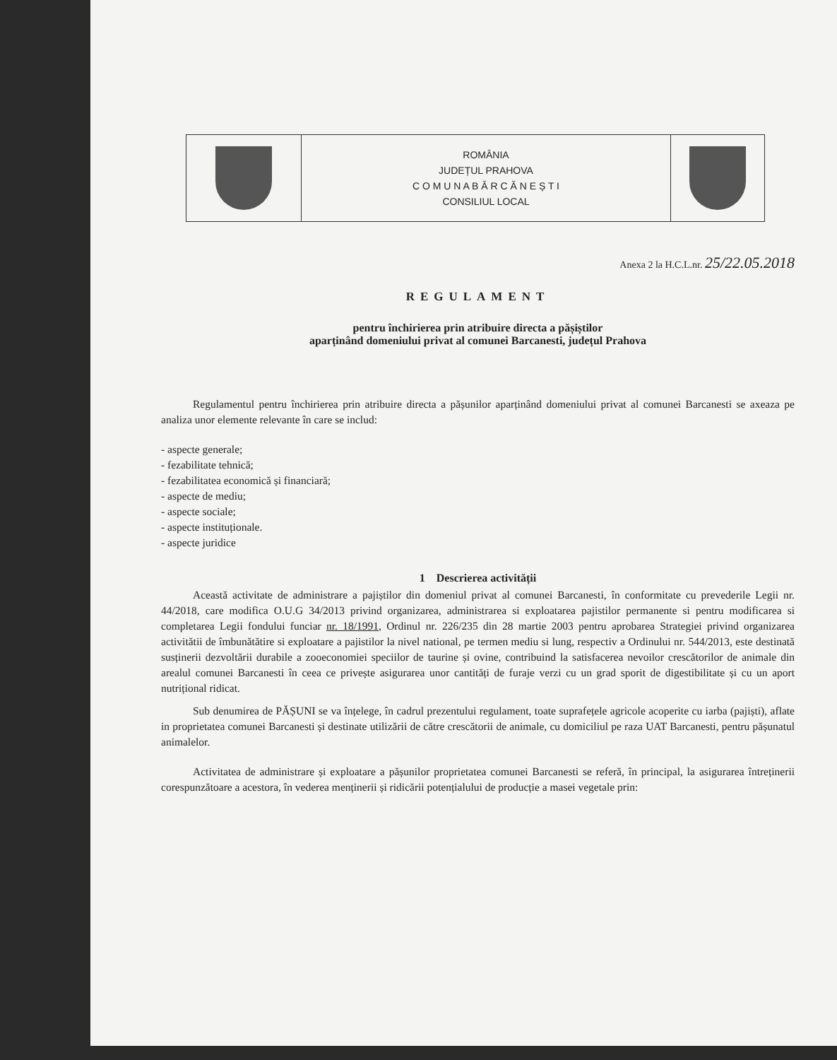| | ROMÂNIA JUDEȚUL PRAHOVA C O M U N A B Ă R C Ă N E Ș T I CONSILIUL LOCAL | |
Anexa 2 la H.C.L.nr. 25/22.05.2018
REGULAMENT
pentru închirierea prin atribuire directa a pășiștilor
aparținând domeniului privat al comunei Barcanesti, județul Prahova
Regulamentul pentru închirierea prin atribuire directa a pășunilor aparținând domeniului privat al comunei Barcanesti se axeaza pe analiza unor elemente relevante în care se includ:
- aspecte generale;
- fezabilitate tehnică;
- fezabilitatea economică și financiară;
- aspecte de mediu;
- aspecte sociale;
- aspecte instituționale.
- aspecte juridice
1 Descrierea activității
Această activitate de administrare a pajiștilor din domeniul privat al comunei Barcanesti, în conformitate cu prevederile Legii nr. 44/2018, care modifica O.U.G 34/2013 privind organizarea, administrarea si exploatarea pajistilor permanente si pentru modificarea si completarea Legii fondului funciar nr. 18/1991, Ordinul nr. 226/235 din 28 martie 2003 pentru aprobarea Strategiei privind organizarea activitătii de îmbunătătire si exploatare a pajistilor la nivel national, pe termen mediu si lung, respectiv a Ordinului nr. 544/2013, este destinată susținerii dezvoltării durabile a zooeconomiei speciilor de taurine și ovine, contribuind la satisfacerea nevoilor crescătorilor de animale din arealul comunei Barcanesti în ceea ce privește asigurarea unor cantități de furaje verzi cu un grad sporit de digestibilitate și cu un aport nutrițional ridicat.
Sub denumirea de PĂȘUNI se va înțelege, în cadrul prezentului regulament, toate suprafețele agricole acoperite cu iarba (pajiști), aflate in proprietatea comunei Barcanesti și destinate utilizării de către crescătorii de animale, cu domiciliul pe raza UAT Barcanesti, pentru pășunatul animalelor.
Activitatea de administrare și exploatare a pășunilor proprietatea comunei Barcanesti se referă, în principal, la asigurarea întreținerii corespunzătoare a acestora, în vederea menținerii și ridicării potențialului de producție a masei vegetale prin: